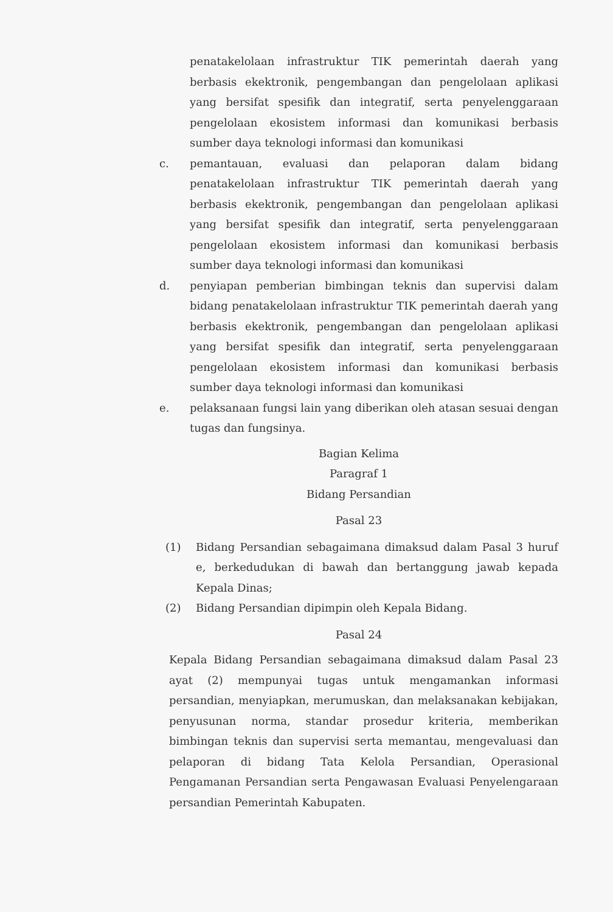penatakelolaan infrastruktur TIK pemerintah daerah yang berbasis ekektronik, pengembangan dan pengelolaan aplikasi yang bersifat spesifik dan integratif, serta penyelenggaraan pengelolaan ekosistem informasi dan komunikasi berbasis sumber daya teknologi informasi dan komunikasi
c. pemantauan, evaluasi dan pelaporan dalam bidang penatakelolaan infrastruktur TIK pemerintah daerah yang berbasis ekektronik, pengembangan dan pengelolaan aplikasi yang bersifat spesifik dan integratif, serta penyelenggaraan pengelolaan ekosistem informasi dan komunikasi berbasis sumber daya teknologi informasi dan komunikasi
d. penyiapan pemberian bimbingan teknis dan supervisi dalam bidang penatakelolaan infrastruktur TIK pemerintah daerah yang berbasis ekektronik, pengembangan dan pengelolaan aplikasi yang bersifat spesifik dan integratif, serta penyelenggaraan pengelolaan ekosistem informasi dan komunikasi berbasis sumber daya teknologi informasi dan komunikasi
e. pelaksanaan fungsi lain yang diberikan oleh atasan sesuai dengan tugas dan fungsinya.
Bagian Kelima
Paragraf 1
Bidang Persandian
Pasal 23
(1) Bidang Persandian sebagaimana dimaksud dalam Pasal 3 huruf e, berkedudukan di bawah dan bertanggung jawab kepada Kepala Dinas;
(2) Bidang Persandian dipimpin oleh Kepala Bidang.
Pasal 24
Kepala Bidang Persandian sebagaimana dimaksud dalam Pasal 23 ayat (2) mempunyai tugas untuk mengamankan informasi persandian, menyiapkan, merumuskan, dan melaksanakan kebijakan, penyusunan norma, standar prosedur kriteria, memberikan bimbingan teknis dan supervisi serta memantau, mengevaluasi dan pelaporan di bidang Tata Kelola Persandian, Operasional Pengamanan Persandian serta Pengawasan Evaluasi Penyelengaraan persandian Pemerintah Kabupaten.